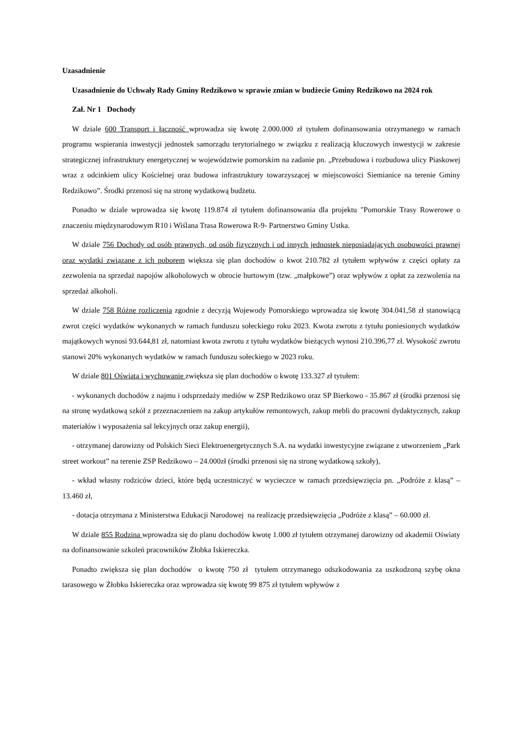Uzasadnienie
Uzasadnienie do Uchwały Rady Gminy Redzikowo w sprawie zmian w budżecie Gminy Redzikowo na 2024 rok
Zał. Nr 1 Dochody
W dziale 600 Transport i łączność wprowadza się kwotę 2.000.000 zł tytułem dofinansowania otrzymanego w ramach programu wspierania inwestycji jednostek samorządu terytorialnego w związku z realizacją kluczowych inwestycji w zakresie strategicznej infrastruktury energetycznej w województwie pomorskim na zadanie pn. „Przebudowa i rozbudowa ulicy Piaskowej wraz z odcinkiem ulicy Kościelnej oraz budowa infrastruktury towarzyszącej w miejscowości Siemianice na terenie Gminy Redzikowo”. Środki przenosi się na stronę wydatkową budżetu.
Ponadto w dziale wprowadza się kwotę 119.874 zł tytułem dofinansowania dla projektu "Pomorskie Trasy Rowerowe o znaczeniu międzynarodowym R10 i Wiślana Trasa Rowerowa R-9- Partnerstwo Gminy Ustka.
W dziale 756 Dochody od osób prawnych, od osób fizycznych i od innych jednostek nieposiadających osobowości prawnej oraz wydatki związane z ich poborem większa się plan dochodów o kwot 210.782 zł tytułem wpływów z części opłaty za zezwolenia na sprzedaż napojów alkoholowych w obrocie hurtowym (tzw. „małpkowe”) oraz wpływów z opłat za zezwolenia na sprzedaż alkoholi.
W dziale 758 Różne rozliczenia zgodnie z decyzją Wojewody Pomorskiego wprowadza się kwotę 304.041,58 zł stanowiącą zwrot części wydatków wykonanych w ramach funduszu sołeckiego roku 2023. Kwota zwrotu z tytułu poniesionych wydatków majątkowych wynosi 93.644,81 zł, natomiast kwota zwrotu z tytułu wydatków bieżących wynosi 210.396,77 zł. Wysokość zwrotu stanowi 20% wykonanych wydatków w ramach funduszu sołeckiego w 2023 roku.
W dziale 801 Oświata i wychowanie zwiększa się plan dochodów o kwotę 133.327 zł tytułem:
- wykonanych dochodów z najmu i odsprzedaży mediów w ZSP Redzikowo oraz SP Bierkowo - 35.867 zł (środki przenosi się na stronę wydatkową szkół z przeznaczeniem na zakup artykułów remontowych, zakup mebli do pracowni dydaktycznych, zakup materiałów i wyposażenia sal lekcyjnych oraz zakup energii),
- otrzymanej darowizny od Polskich Sieci Elektroenergetycznych S.A. na wydatki inwestycyjne związane z utworzeniem „Park street workout” na terenie ZSP Redzikowo – 24.000zł (środki przenosi się na stronę wydatkową szkoły),
- wkład własny rodziców dzieci, które będą uczestniczyć w wycieczce w ramach przedsięwzięcia pn. „Podróże z klasą” – 13.460 zł,
- dotacja otrzymana z Ministerstwa Edukacji Narodowej na realizację przedsięwzięcia „Podróże z klasą” – 60.000 zł.
W dziale 855 Rodzina wprowadza się do planu dochodów kwotę 1.000 zł tytułem otrzymanej darowizny od akademii Oświaty na dofinansowanie szkoleń pracowników Żłobka Iskiereczka.
Ponadto zwiększa się plan dochodów o kwotę 750 zł tytułem otrzymanego odszkodowania za uszkodzoną szybę okna tarasowego w Żłobku Iskiereczka oraz wprowadza się kwotę 99 875 zł tytułem wpływów z